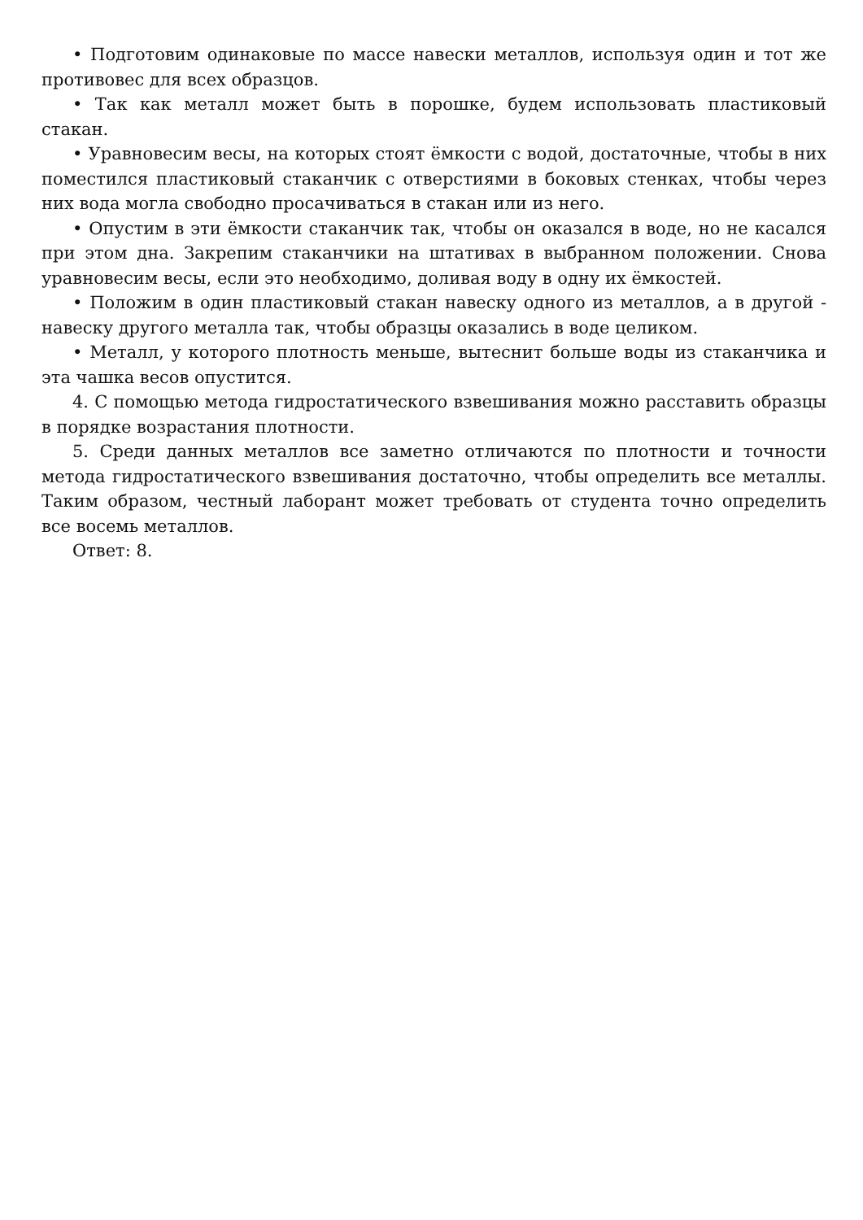• Подготовим одинаковые по массе навески металлов, используя один и тот же противовес для всех образцов.
• Так как металл может быть в порошке, будем использовать пластиковый стакан.
• Уравновесим весы, на которых стоят ёмкости с водой, достаточные, чтобы в них поместился пластиковый стаканчик с отверстиями в боковых стенках, чтобы через них вода могла свободно просачиваться в стакан или из него.
• Опустим в эти ёмкости стаканчик так, чтобы он оказался в воде, но не касался при этом дна. Закрепим стаканчики на штативах в выбранном положении. Снова уравновесим весы, если это необходимо, доливая воду в одну их ёмкостей.
• Положим в один пластиковый стакан навеску одного из металлов, а в другой - навеску другого металла так, чтобы образцы оказались в воде целиком.
• Металл, у которого плотность меньше, вытеснит больше воды из стаканчика и эта чашка весов опустится.
4. С помощью метода гидростатического взвешивания можно расставить образцы в порядке возрастания плотности.
5. Среди данных металлов все заметно отличаются по плотности и точности метода гидростатического взвешивания достаточно, чтобы определить все металлы. Таким образом, честный лаборант может требовать от студента точно определить все восемь металлов.
Ответ: 8.